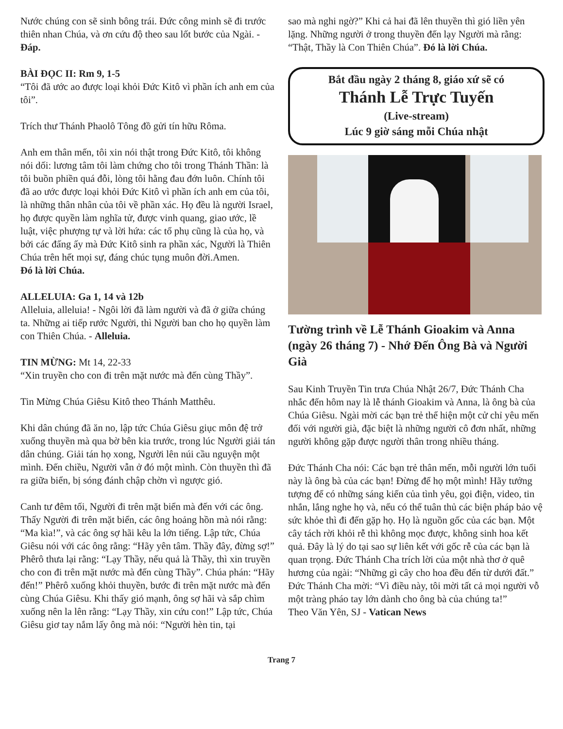Nước chúng con sẽ sinh bông trái. Đức công minh sẽ đi trước thiên nhan Chúa, và ơn cứu độ theo sau lốt bước của Ngài. - Đáp.
BÀI ĐỌC II: Rm 9, 1-5
“Tôi đã ước ao được loại khỏi Đức Kitô vì phần ích anh em của tôi”.
Trích thư Thánh Phaolô Tông đồ gửi tín hữu Rôma.
Anh em thân mến, tôi xin nói thật trong Đức Kitô, tôi không nói dối: lương tâm tôi làm chứng cho tôi trong Thánh Thần: là tôi buồn phiền quá đỗi, lòng tôi hằng đau đớn luôn. Chính tôi đã ao ước được loại khỏi Đức Kitô vì phần ích anh em của tôi, là những thân nhân của tôi về phần xác. Họ đều là người Israel, họ được quyền làm nghĩa tử, được vinh quang, giao ước, lề luật, việc phượng tự và lời hứa: các tổ phụ cũng là của họ, và bởi các đấng ấy mà Đức Kitô sinh ra phần xác, Người là Thiên Chúa trên hết mọi sự, đáng chúc tụng muôn đời.Amen.
Đó là lời Chúa.
ALLELUIA: Ga 1, 14 và 12b
Alleluia, alleluia! - Ngôi lời đã làm người và đã ở giữa chúng ta. Những ai tiếp rước Người, thì Người ban cho họ quyền làm con Thiên Chúa. - Alleluia.
TIN MỪNG: Mt 14, 22-33
“Xin truyền cho con đi trên mặt nước mà đến cùng Thầy”.
Tin Mừng Chúa Giêsu Kitô theo Thánh Matthêu.
Khi dân chúng đã ăn no, lập tức Chúa Giêsu giục môn đệ trở xuống thuyền mà qua bờ bên kia trước, trong lúc Người giải tán dân chúng. Giải tán họ xong, Người lên núi cầu nguyện một mình. Đến chiều, Người vẫn ở đó một mình. Còn thuyền thì đã ra giữa biển, bị sóng đánh chập chờn vì ngược gió.
Canh tư đêm tối, Người đi trên mặt biển mà đến với các ông. Thấy Người đi trên mặt biển, các ông hoảng hồn mà nói rằng: “Ma kìa!”, và các ông sợ hãi kêu la lớn tiếng. Lập tức, Chúa Giêsu nói với các ông rằng: “Hãy yên tâm. Thầy đây, đừng sợ!” Phêrô thưa lại rằng: “Lạy Thầy, nếu quả là Thầy, thì xin truyền cho con đi trên mặt nước mà đến cùng Thầy”. Chúa phán: “Hãy đến!” Phêrô xuống khỏi thuyền, bước đi trên mặt nước mà đến cùng Chúa Giêsu. Khi thấy gió mạnh, ông sợ hãi và sắp chìm xuống nên la lên rằng: “Lạy Thầy, xin cứu con!” Lập tức, Chúa Giêsu giơ tay nắm lấy ông mà nói: “Người hèn tin, tại
sao mà nghi ngờ?” Khi cả hai đã lên thuyền thì gió liền yên lặng. Những người ở trong thuyền đến lạy Người mà rằng: “Thật, Thầy là Con Thiên Chúa”. Đó là lời Chúa.
Bắt đầu ngày 2 tháng 8, giáo xứ sẽ có
Thánh Lễ Trực Tuyến
(Live-stream)
Lúc 9 giờ sáng mỗi Chúa nhật
Tường trình về Lễ Thánh Gioakim và Anna (ngày 26 tháng 7) - Nhớ Đến Ông Bà và Người Già
Sau Kinh Truyền Tin trưa Chúa Nhật 26/7, Đức Thánh Cha nhắc đến hôm nay là lễ thánh Gioakim và Anna, là ông bà của Chúa Giêsu. Ngài mời các bạn trẻ thể hiện một cử chỉ yêu mến đối với người già, đặc biệt là những người cô đơn nhất, những người không gặp được người thân trong nhiều tháng.
Đức Thánh Cha nói: Các bạn trẻ thân mến, mỗi người lớn tuổi này là ông bà của các bạn! Đừng để họ một mình! Hãy tưởng tượng để có những sáng kiến của tình yêu, gọi điện, video, tin nhắn, lắng nghe họ và, nếu có thể tuân thủ các biện pháp bảo vệ sức khỏe thì đi đến gặp họ. Họ là nguồn gốc của các bạn. Một cây tách rời khỏi rễ thì không mọc được, không sinh hoa kết quả. Đây là lý do tại sao sự liên kết với gốc rễ của các bạn là quan trọng. Đức Thánh Cha trích lời của một nhà thơ ở quê hương của ngài: “Những gì cây cho hoa đều đến từ dưới đất.” Đức Thánh Cha mời: “Vì điều này, tôi mời tất cả mọi người vỗ một tràng pháo tay lớn dành cho ông bà của chúng ta!”
Theo Văn Yên, SJ - Vatican News
Trang 7